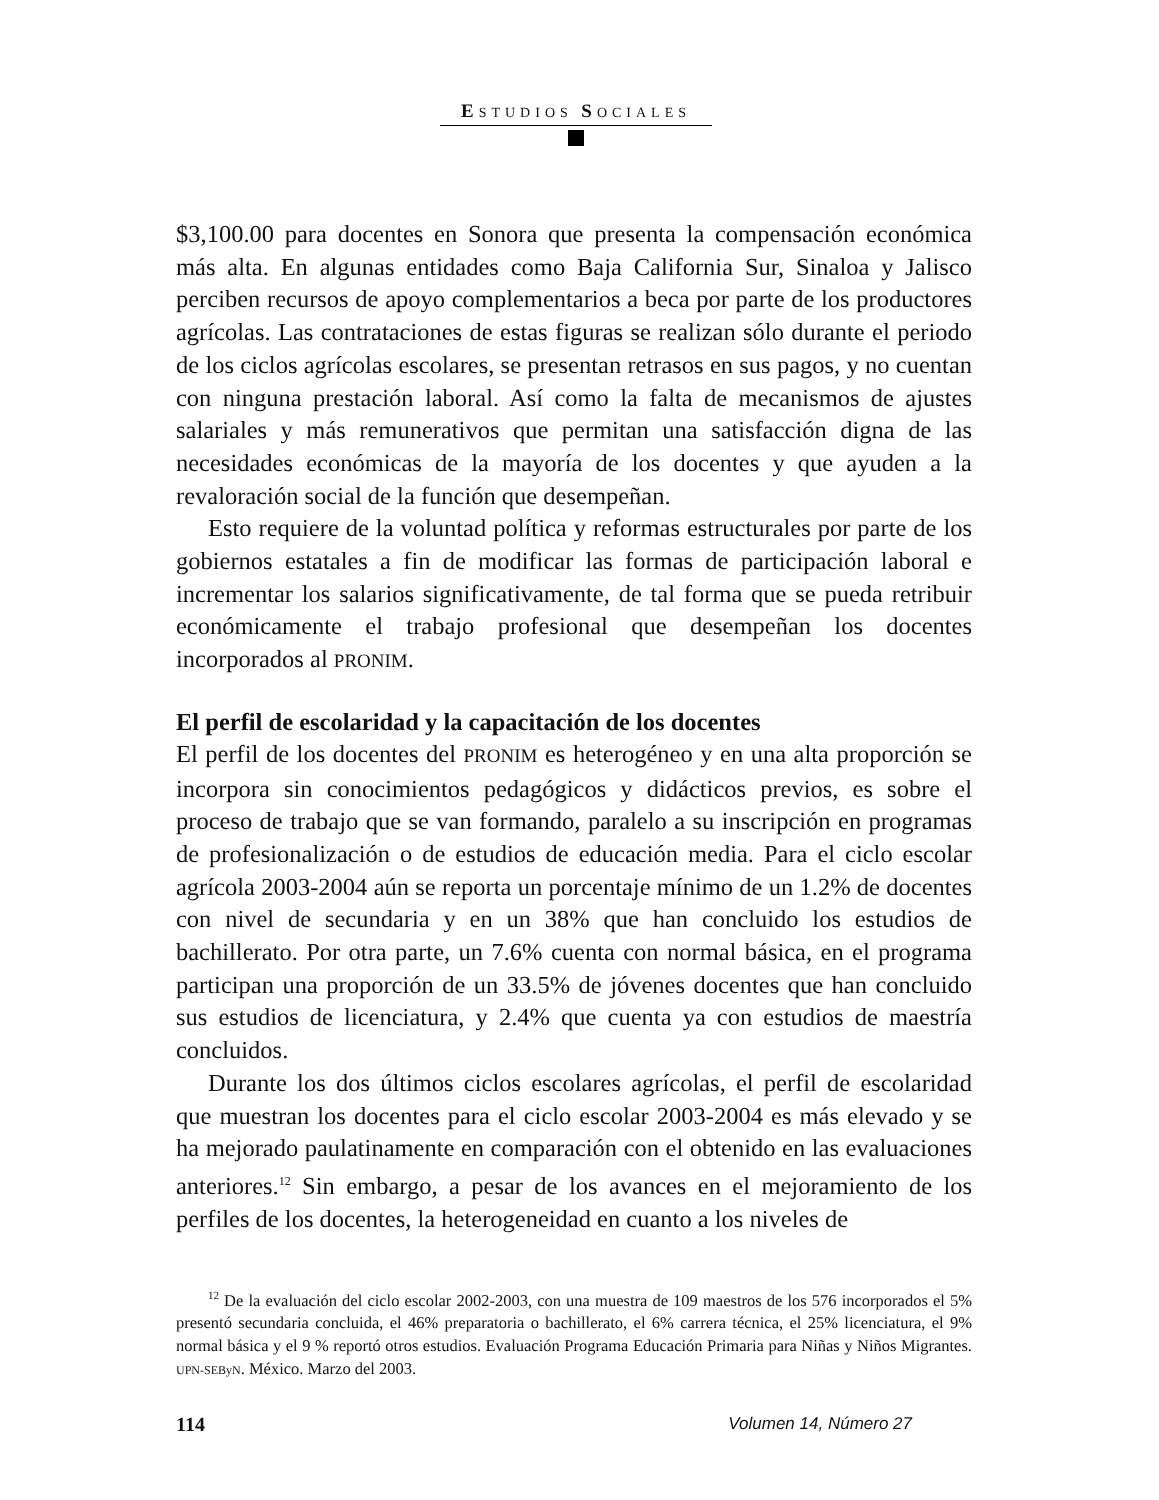ESTUDIOS SOCIALES
$3,100.00 para docentes en Sonora que presenta la compensación económica más alta. En algunas entidades como Baja California Sur, Sinaloa y Jalisco perciben recursos de apoyo complementarios a beca por parte de los productores agrícolas. Las contrataciones de estas figuras se realizan sólo durante el periodo de los ciclos agrícolas escolares, se presentan retrasos en sus pagos, y no cuentan con ninguna prestación laboral. Así como la falta de mecanismos de ajustes salariales y más remunerativos que permitan una satisfacción digna de las necesidades económicas de la mayoría de los docentes y que ayuden a la revaloración social de la función que desempeñan.
Esto requiere de la voluntad política y reformas estructurales por parte de los gobiernos estatales a fin de modificar las formas de participación laboral e incrementar los salarios significativamente, de tal forma que se pueda retribuir económicamente el trabajo profesional que desempeñan los docentes incorporados al PRONIM.
El perfil de escolaridad y la capacitación de los docentes
El perfil de los docentes del PRONIM es heterogéneo y en una alta proporción se incorpora sin conocimientos pedagógicos y didácticos previos, es sobre el proceso de trabajo que se van formando, paralelo a su inscripción en programas de profesionalización o de estudios de educación media. Para el ciclo escolar agrícola 2003-2004 aún se reporta un porcentaje mínimo de un 1.2% de docentes con nivel de secundaria y en un 38% que han concluido los estudios de bachillerato. Por otra parte, un 7.6% cuenta con normal básica, en el programa participan una proporción de un 33.5% de jóvenes docentes que han concluido sus estudios de licenciatura, y 2.4% que cuenta ya con estudios de maestría concluidos.
Durante los dos últimos ciclos escolares agrícolas, el perfil de escolaridad que muestran los docentes para el ciclo escolar 2003-2004 es más elevado y se ha mejorado paulatinamente en comparación con el obtenido en las evaluaciones anteriores.<sup>12</sup> Sin embargo, a pesar de los avances en el mejoramiento de los perfiles de los docentes, la heterogeneidad en cuanto a los niveles de
<sup>12</sup> De la evaluación del ciclo escolar 2002-2003, con una muestra de 109 maestros de los 576 incorporados el 5% presentó secundaria concluida, el 46% preparatoria o bachillerato, el 6% carrera técnica, el 25% licenciatura, el 9% normal básica y el 9 % reportó otros estudios. Evaluación Programa Educación Primaria para Niñas y Niños Migrantes. UPN-SEByN. México. Marzo del 2003.
114 Volumen 14, Número 27